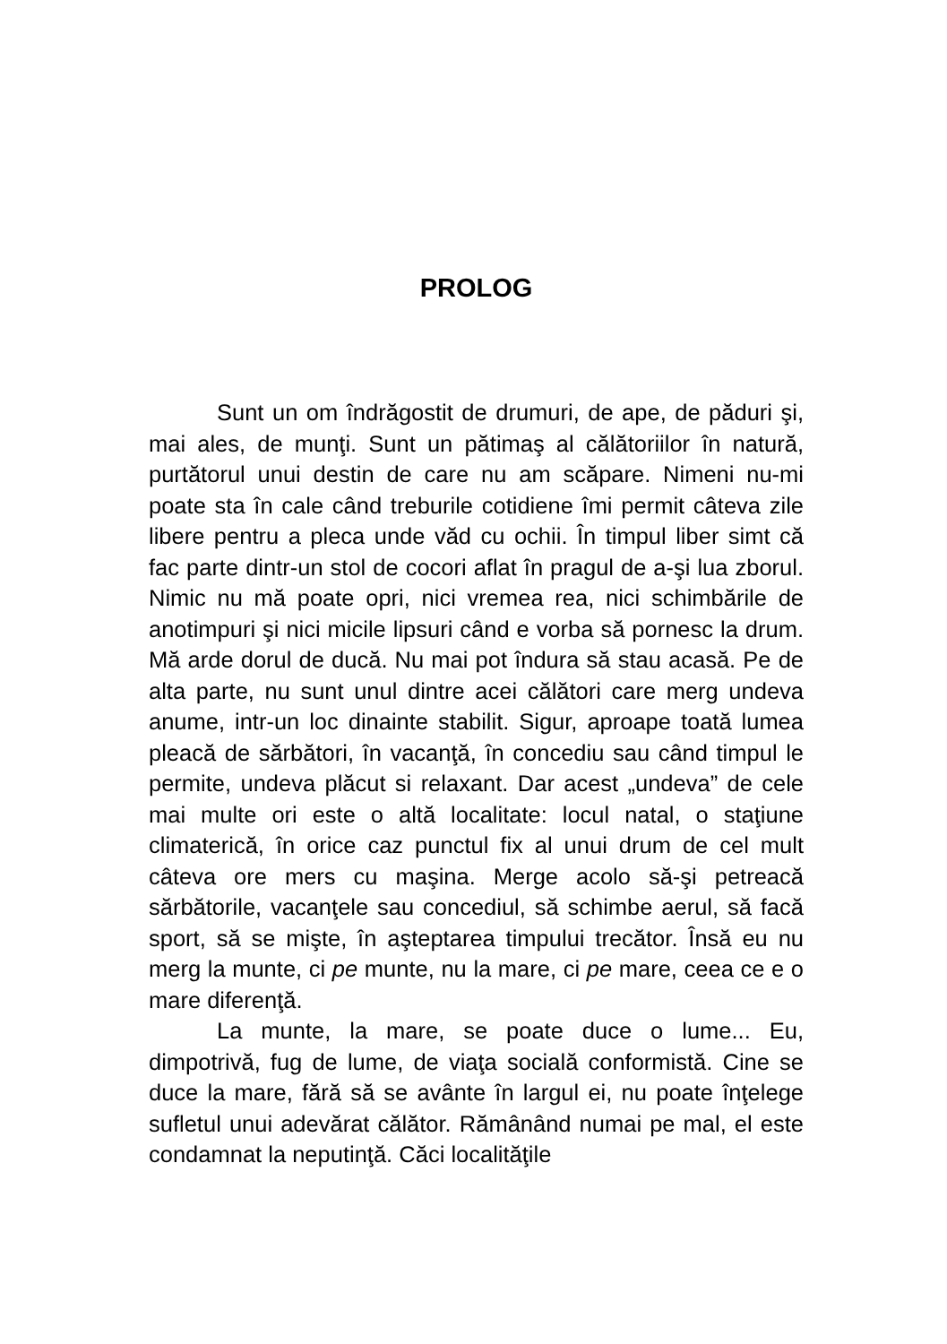PROLOG
Sunt un om îndrăgostit de drumuri, de ape, de păduri şi, mai ales, de munţi. Sunt un pătimaş al călătoriilor în natură, purtătorul unui destin de care nu am scăpare. Nimeni nu-mi poate sta în cale când treburile cotidiene îmi permit câteva zile libere pentru a pleca unde văd cu ochii. În timpul liber simt că fac parte dintr-un stol de cocori aflat în pragul de a-şi lua zborul. Nimic nu mă poate opri, nici vremea rea, nici schimbările de anotimpuri şi nici micile lipsuri când e vorba să pornesc la drum. Mă arde dorul de ducă. Nu mai pot îndura să stau acasă. Pe de alta parte, nu sunt unul dintre acei călători care merg undeva anume, intr-un loc dinainte stabilit. Sigur, aproape toată lumea pleacă de sărbători, în vacanţă, în concediu sau când timpul le permite, undeva plăcut si relaxant. Dar acest „undeva” de cele mai multe ori este o altă localitate: locul natal, o staţiune climaterică, în orice caz punctul fix al unui drum de cel mult câteva ore mers cu maşina. Merge acolo să-şi petreacă sărbătorile, vacanţele sau concediul, să schimbe aerul, să facă sport, să se mişte, în aşteptarea timpului trecător. Însă eu nu merg la munte, ci pe munte, nu la mare, ci pe mare, ceea ce e o mare diferenţă.
La munte, la mare, se poate duce o lume... Eu, dimpotrivă, fug de lume, de viaţa socială conformistă. Cine se duce la mare, fără să se avânte în largul ei, nu poate înţelege sufletul unui adevărat călător. Rămânând numai pe mal, el este condamnat la neputinţă. Căci localităţile